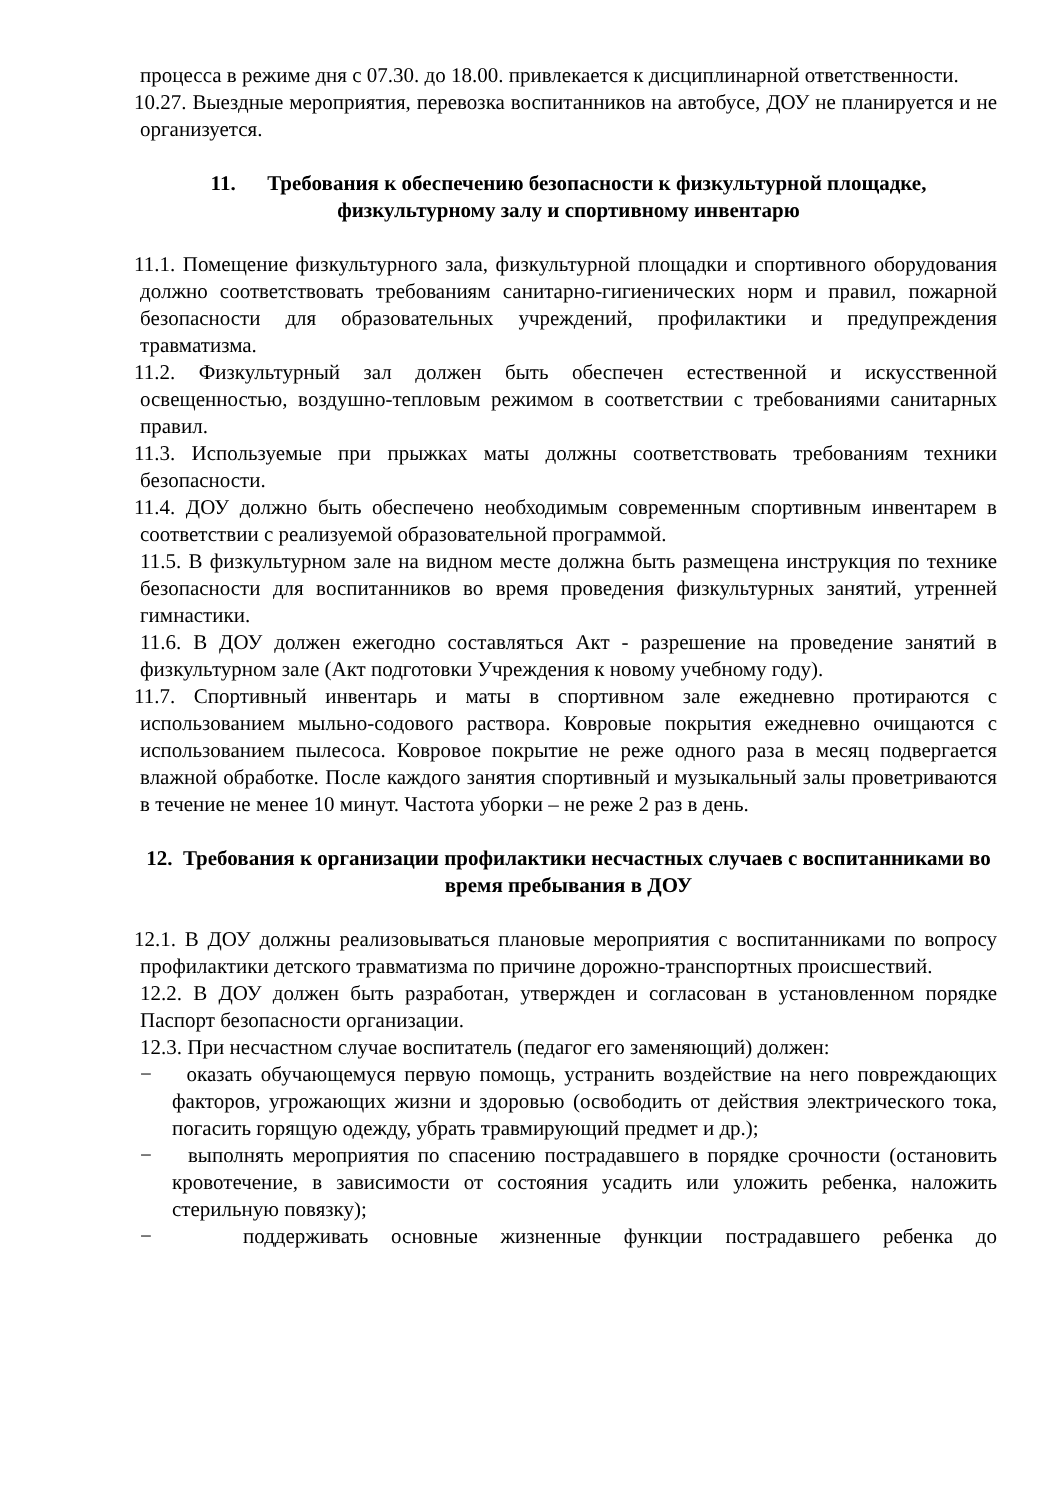процесса в режиме дня с 07.30. до 18.00. привлекается к дисциплинарной ответственности.
10.27. Выездные мероприятия, перевозка воспитанников на автобусе, ДОУ не планируется и не организуется.
11. Требования к обеспечению безопасности к физкультурной площадке, физкультурному залу и спортивному инвентарю
11.1. Помещение физкультурного зала, физкультурной площадки и спортивного оборудования должно соответствовать требованиям санитарно-гигиенических норм и правил, пожарной безопасности для образовательных учреждений, профилактики и предупреждения травматизма.
11.2. Физкультурный зал должен быть обеспечен естественной и искусственной освещенностью, воздушно-тепловым режимом в соответствии с требованиями санитарных правил.
11.3. Используемые при прыжках маты должны соответствовать требованиям техники безопасности.
11.4. ДОУ должно быть обеспечено необходимым современным спортивным инвентарем в соответствии с реализуемой образовательной программой.
11.5. В физкультурном зале на видном месте должна быть размещена инструкция по технике безопасности для воспитанников во время проведения физкультурных занятий, утренней гимнастики.
11.6. В ДОУ должен ежегодно составляться Акт - разрешение на проведение занятий в физкультурном зале (Акт подготовки Учреждения к новому учебному году).
11.7. Спортивный инвентарь и маты в спортивном зале ежедневно протираются с использованием мыльно-содового раствора. Ковровые покрытия ежедневно очищаются с использованием пылесоса. Ковровое покрытие не реже одного раза в месяц подвергается влажной обработке. После каждого занятия спортивный и музыкальный залы проветриваются в течение не менее 10 минут. Частота уборки – не реже 2 раз в день.
12. Требования к организации профилактики несчастных случаев с воспитанниками во время пребывания в ДОУ
12.1. В ДОУ должны реализовываться плановые мероприятия с воспитанниками по вопросу профилактики детского травматизма по причине дорожно-транспортных происшествий.
12.2. В ДОУ должен быть разработан, утвержден и согласован в установленном порядке Паспорт безопасности организации.
12.3. При несчастном случае воспитатель (педагог его заменяющий) должен:
− оказать обучающемуся первую помощь, устранить воздействие на него повреждающих факторов, угрожающих жизни и здоровью (освободить от действия электрического тока, погасить горящую одежду, убрать травмирующий предмет и др.);
− выполнять мероприятия по спасению пострадавшего в порядке срочности (остановить кровотечение, в зависимости от состояния усадить или уложить ребенка, наложить стерильную повязку);
− поддерживать основные жизненные функции пострадавшего ребенка до